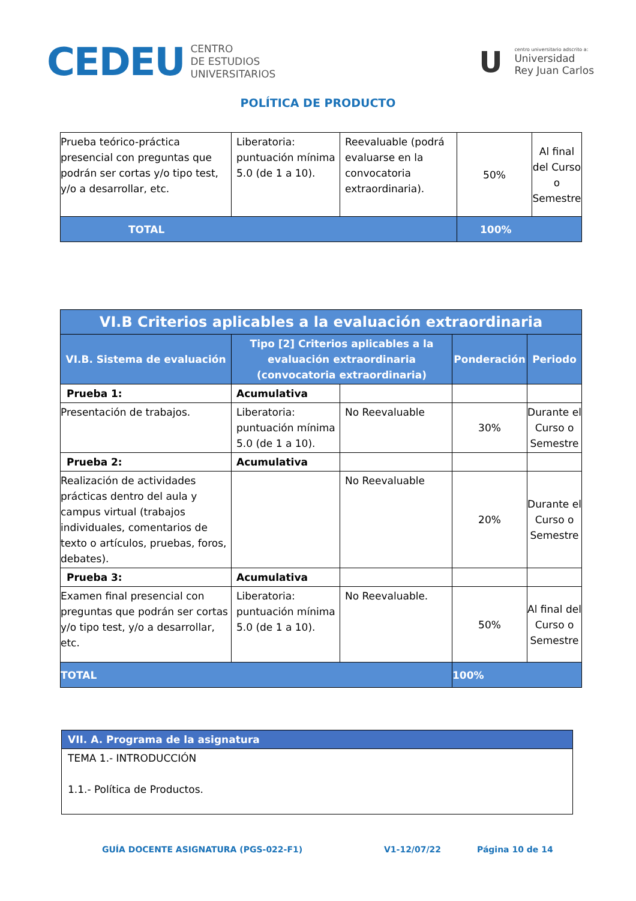CEDEU CENTRO
DE ESTUDIOS
UNIVERSITARIOS
U
centro universitario adscrito a:
Universidad
Rey Juan Carlos
POLÍTICA DE PRODUCTO
| Prueba teórico-práctica presencial con preguntas que podrán ser cortas y/o tipo test, y/o a desarrollar, etc. | Liberatoria: puntuación mínima 5.0 (de 1 a 10). | Reevaluable (podrá evaluarse en la convocatoria extraordinaria). | 50% | Al final del Curso o Semestre |
| TOTAL | | | 100% | |
| VI.B Criterios aplicables a la evaluación extraordinaria | | | | |
| --- | --- | --- | --- | --- |
| VI.B. Sistema de evaluación | Tipo [2] Criterios aplicables a la evaluación extraordinaria (convocatoria extraordinaria) | | Ponderación | Periodo |
| Prueba 1: | Acumulativa | | | |
| Presentación de trabajos. | Liberatoria: puntuación mínima 5.0 (de 1 a 10). | No Reevaluable | 30% | Durante el Curso o Semestre |
| Prueba 2: | Acumulativa | | | |
| Realización de actividades prácticas dentro del aula y campus virtual (trabajos individuales, comentarios de texto o artículos, pruebas, foros, debates). | | No Reevaluable | 20% | Durante el Curso o Semestre |
| Prueba 3: | Acumulativa | | | |
| Examen final presencial con preguntas que podrán ser cortas y/o tipo test, y/o a desarrollar, etc. | Liberatoria: puntuación mínima 5.0 (de 1 a 10). | No Reevaluable. | 50% | Al final del Curso o Semestre |
| TOTAL | | | 100% | |
| VII. A. Programa de la asignatura |
| --- |
| TEMA 1.- INTRODUCCIÓN 1.1.- Política de Productos. |
GUÍA DOCENTE ASIGNATURA (PGS-022-F1) V1-12/07/22 Página 10 de 14